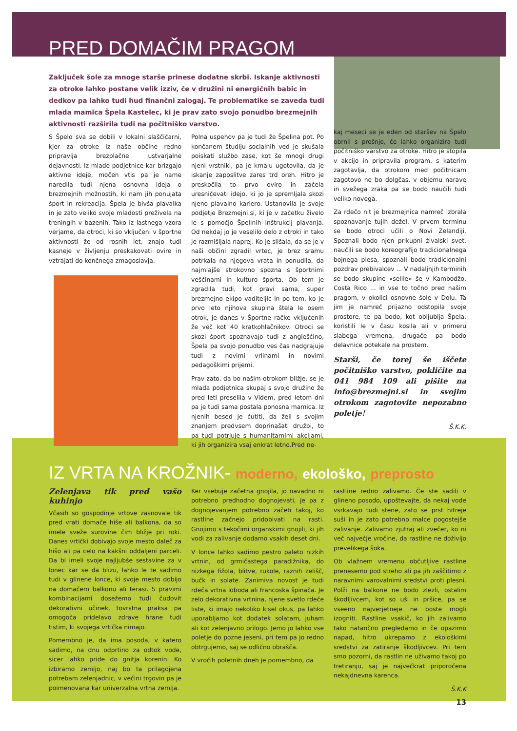PRED DOMAČIM PRAGOM
Zaključek šole za mnoge starše prinese dodatne skrbi. Iskanje aktivnosti za otroke lahko postane velik izziv, če v družini ni energičnih babic in dedkov pa lahko tudi hud finančni zalogaj. Te problematike se zaveda tudi mlada mamica Špela Kastelec, ki je prav zato svojo ponudbo brezmejnih aktivnosti razširila tudi na počitniško varstvo.
S Špelo sva se dobili v lokalni slaščičarni, kjer za otroke iz naše občine redno pripravlja brezplačne ustvarjalne dejavnosti. Iz mlade podjetnice kar brizgajo aktivne ideje, močen vtis pa je name naredila tudi njena osnovna ideja o brezmejnih možnostih, ki nam jih ponujata šport in rekreacija. Špela je bivša plavalka in je zato veliko svoje mladosti preživela na treningih v bazenih. Tako iz lastnega vzora verjame, da otroci, ki so vključeni v športne aktivnosti že od rosnih let, znajo tudi kasneje v življenju preskakovati ovire in vztrajati do končnega zmagoslavja.
Polna uspehov pa je tudi že Špelina pot. Po končanem študiju socialnih ved je skušala poiskati službo zase, kot še mnogi drugi njeni vrstniki, pa je kmalu ugotovila, da je iskanje zaposlitve zares trd oreh. Hitro je preskočila to prvo oviro in začela uresničevati idejo, ki jo je spremljala skozi njeno plavalno kariero. Ustanovila je svoje podjetje Brezmejni.si, ki je v začetku živelo le s pomočjo Špelinih inštrukcij plavanja. Od nekdaj jo je veselilo delo z otroki in tako je razmišljala naprej. Ko je slišala, da se je v naši občini zgradil vrtec, je brez sramu potrkala na njegova vrata in ponudila, da najmlajše strokovno spozna s športnimi veščinami in kulturo športa. Ob tem je zgradila tudi, kot pravi sama, super brezmejno ekipo vaditeljic in po tem, ko je prvo leto njihova skupina štela le osem otrok, je danes v Športne račke vključenih že več kot 40 kratkohlačnikov. Otroci se skozi šport spoznavajo tudi z angleščino, Špela pa svojo ponudbo ves čas nadgrajuje tudi z novimi vrlinami in novimi pedagoškimi prijemi.
Prav zato, da bo našim otrokom bližje, se je mlada podjetnica skupaj s svojo družino že pred leti preselila v Videm, pred letom dni pa je tudi sama postala ponosna mamica. Iz njenih besed je čutiti, da želi s svojim znanjem predvsem doprinašati družbi, to pa tudi potrjuje s humanitarnimi akcijami, ki jih organizira vsaj enkrat letno.Pred ne-
kaj meseci se je eden od staršev na Špelo obrnil s prošnjo, če lahko organizira tudi počitniško varstvo za otroke. Hitro je stopila v akcijo in pripravila program, s katerim zagotavlja, da otrokom med počitnicam zagotovo ne bo dolgčas, v objemu narave in svežega zraka pa se bodo naučili tudi veliko novega.
Za rdečo nit je brezmejnica namreč izbrala spoznavanje tujih dežel. V prvem terminu se bodo otroci učili o Novi Zelandiji. Spoznali bodo njen prikupni živalski svet, naučili se bodo koreografijo tradicionalnega bojnega plesa, spoznali bodo tradicionalni pozdrav prebivalcev ... V nadaljnjih terminih se bodo skupine »selile« še v Kambodžo, Costa Rico ... in vse to točno pred našim pragom, v okolici osnovne šole v Dolu. Ta jim je namreč prijazno odstopila svoje prostore, te pa bodo, kot obljublja Špela, koristili le v času kosila ali v primeru slabega vremena, drugače pa bodo delavnice potekale na prostem.
Starši, če torej še iščete počitniško varstvo, pokličite na 041 984 109 ali pišite na info@brezmejni.si in svojim otrokom zagotovite nepozabno poletje!
Š.K.K.
IZ VRTA NA KROŽNIK- moderno, ekološko, preprosto
Zelenjava tik pred vašo kuhinjo
Včasih so gospodinje vrtove zasnovale tik pred vrati domače hiše ali balkona, da so imele sveže surovine čim bližje pri roki. Danes vrtički dobivajo svoje mesto daleč za hišo ali pa celo na kakšni oddaljeni parceli. Da bi imeli svoje najljubše sestavine za v lonec kar se da blizu, lahko le te sadimo tudi v glinene lonce, ki svoje mesto dobijo na domačem balkonu ali terasi. S pravimi kombinacijami dosežemo tudi čudovit dekorativni učinek, tovrstna praksa pa omogoča pridelavo zdrave hrane tudi tistim, ki svojega vrtička nimajo.
Pomembno je, da ima posoda, v katero sadimo, na dnu odprtino za odtok vode, sicer lahko pride do gnitja korenin. Ko izbiramo zemljo, naj bo ta prilagojena potrebam zelenjadnic, v večini trgovin pa je poimenovana kar univerzalna vrtna zemlja.
Ker vsebuje začetna gnojila, jo navadno ni potrebno predhodno dognojevati, je pa z dognojevanjem potrebno začeti takoj, ko rastline začnejo pridobivati na rasti. Gnojimo s tekočimi organskimi gnojili, ki jih vodi za zalivanje dodamo vsakih deset dni.
V lonce lahko sadimo pestro paleto nizkih vrtnin, od grmičastega paradižnika, do nizkega fižola, blitve, rukole, raznih zelišč, bučk in solate. Zanimiva novost je tudi rdeča vrtna loboda ali francoska špinača. Je zelo dekorativna vrtnina, njene svetlo rdeče liste, ki imajo nekoliko kisel okus, pa lahko uporabljamo kot dodatek solatam, juham ali kot zelenjavno prilogo. Jemo jo lahko vse poletje do pozne jeseni, pri tem pa jo redno obtrgujemo, saj se odlično obrašča.
V vročih poletnih dneh je pomembno, da
rastline redno zalivamo. Če ste sadili v glineno posodo, upoštevajte, da nekaj vode vsrkavajo tudi stene, zato se prst hitreje suši in je zato potrebno malce pogostejše zalivanje. Zalivamo zjutraj ali zvečer, ko ni več največje vročine, da rastline ne doživijo prevelikega šoka.
Ob vlažnem vremenu občutljive rastline prenesemo pod streho ali pa jih zaščitimo z naravnimi varovalnimi sredstvi proti plesni. Polži na balkone ne bodo zlezli, ostalim škodljivcem, kot so uši in pršice, pa se vseeno najverjetneje ne boste mogli izogniti. Rastline vsakič, ko jih zalivamo tako natančno pregledamo in če opazimo napad, hitro ukrepamo z ekološkimi sredstvi za zatiranje škodljivcev. Pri tem smo pozorni, da rastlin ne uživamo takoj po tretiranju, saj je največkrat priporočena nekajdnevna karenca.
Š.K.K
13